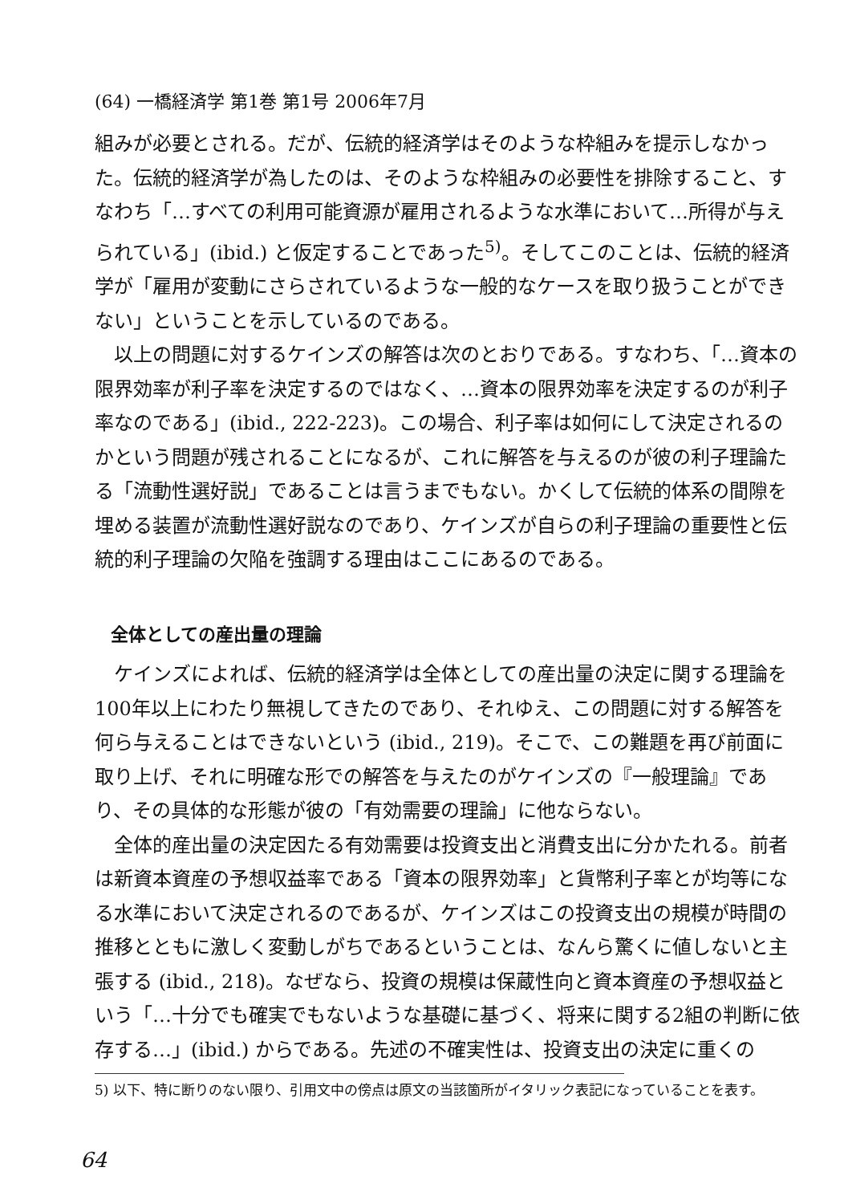(64) 一橋経済学 第1巻 第1号 2006年7月
組みが必要とされる。だが、伝統的経済学はそのような枠組みを提示しなかった。伝統的経済学が為したのは、そのような枠組みの必要性を排除すること、すなわち「…すべての利用可能資源が雇用されるような水準において…所得が与えられている」(ibid.) と仮定することであった<sup>5)</sup>。そしてこのことは、伝統的経済学が「雇用が変動にさらされているような一般的なケースを取り扱うことができない」ということを示しているのである。
以上の問題に対するケインズの解答は次のとおりである。すなわち、「…資本の限界効率が利子率を決定するのではなく、…資本の限界効率を決定するのが利子率なのである」(ibid., 222-223)。この場合、利子率は如何にして決定されるのかという問題が残されることになるが、これに解答を与えるのが彼の利子理論たる「流動性選好説」であることは言うまでもない。かくして伝統的体系の間隙を埋める装置が流動性選好説なのであり、ケインズが自らの利子理論の重要性と伝統的利子理論の欠陥を強調する理由はここにあるのである。
全体としての産出量の理論
ケインズによれば、伝統的経済学は全体としての産出量の決定に関する理論を100年以上にわたり無視してきたのであり、それゆえ、この問題に対する解答を何ら与えることはできないという (ibid., 219)。そこで、この難題を再び前面に取り上げ、それに明確な形での解答を与えたのがケインズの『一般理論』であり、その具体的な形態が彼の「有効需要の理論」に他ならない。
全体的産出量の決定因たる有効需要は投資支出と消費支出に分かたれる。前者は新資本資産の予想収益率である「資本の限界効率」と貨幣利子率とが均等になる水準において決定されるのであるが、ケインズはこの投資支出の規模が時間の推移とともに激しく変動しがちであるということは、なんら驚くに値しないと主張する (ibid., 218)。なぜなら、投資の規模は保蔵性向と資本資産の予想収益という「…十分でも確実でもないような基礎に基づく、将来に関する2組の判断に依存する…」(ibid.) からである。先述の不確実性は、投資支出の決定に重くの
5) 以下、特に断りのない限り、引用文中の傍点は原文の当該箇所がイタリック表記になっていることを表す。
64